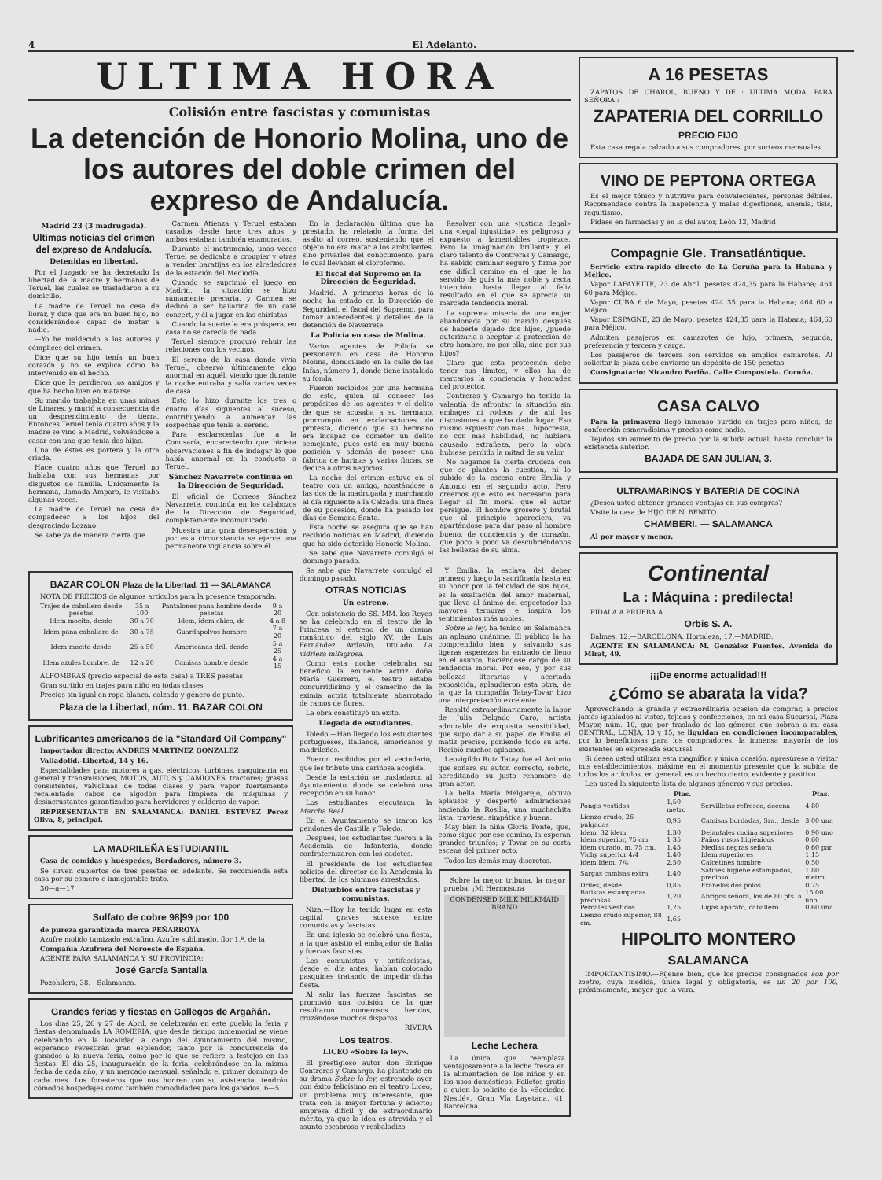4 El Adelanto.
ULTIMA HORA
Colisión entre fascistas y comunistas
La detención de Honorio Molina, uno de los autores del doble crimen del expreso de Andalucía.
Madrid 23 (3 madrugada).
Ultimas noticias del crimen del expreso de Andalucía.
Detenidas en libertad.
Por el Juzgado se ha decretado la libertad de la madre y hermanas de Teruel, las cuales se trasladaron a su domicilio.
La madre de Teruel no cesa de llorar, y dice que era un buen hijo, no considerándole capaz de matar a nadie.
—Yo he maldecido a los autores y cómplices del crimen.
Dice que su hijo tenía un buen corazón y no se explica cómo ha intervenido en el hecho.
Dice que le perdieron los amigos y que ha hecho bien en matarse.
Su marido trabajaba en unas minas de Linares, y murió a consecuencia de un desprendimiento de tierra. Entonces Teruel tenía cuatro años y la madre se vino a Madrid, volviéndose a casar con uno que tenía dos hijas.
Una de éstas es portera y la otra criada.
Hace cuatro años que Teruel no hablaba con sus hermanas por disgustos de familia. Unicamente la hermana, llamada Amparo, le visitaba algunas veces.
La madre de Teruel no cesa de compadecer a los hijos del desgraciado Lozano.
Se sabe ya de manera cierta que
Carmen Atienza y Teruel estaban casados desde hace tres años, y ambos estaban también enamorados.
Durante el matrimonio, unas veces Teruel se dedicaba a croupier y otras a vender baratijas en los alrededores de la estación del Mediodía.
Cuando se suprimió el juego en Madrid, la situación se hizo sumamente precaria, y Carmen se dedicó a ser bailarina de un café concert, y él a jugar en las chirlatas.
Cuando la suerte le era próspera, en casa no se carecía de nada.
Teruel siempre procuró rehuir las relaciones con los vecinos.
El sereno de la casa donde vivía Teruel, observó últimamente algo anormal en aquél, viendo que durante la noche entraba y salía varias veces de casa.
Esto lo hizo durante los tres o cuatro días siguientes al suceso, contribuyendo a aumentar las sospechas que tenía el sereno.
Para esclarecerlas fué a la Comisaría, encareciendo que hiciera observaciones a fin de indagar lo que había anormal en la conducta a Teruel.
Sánchez Navarrete continúa en la Dirección de Seguridad.
El oficial de Correos Sánchez Navarrete, continúa en los calabozos de la Dirección de Seguridad, completamente incomunicado.
Muestra una gran desesperación, y por esta circunstancia se ejerce una permanente vigilancia sobre él.
En la declaración última que ha prestado, ha relatado la forma del asalto al correo, sosteniendo que el objeto no era matar a los ambulantes, sino privarles del conocimiento, para lo cual llevaban el cloroformo.
El fiscal del Supremo en la Dirección de Seguridad.
Madrid.—A primeras horas de la noche ha estado en la Dirección de Seguridad, el fiscal del Supremo, para tomar antecedentes y detalles de la detención de Navarrete.
La Policía en casa de Molina.
Varios agentes de Policía se personaron en casa de Honorio Molina, domiciliado en la calle de las Infas, número 1, donde tiene instalada su fonda.
Fueron recibidos por una hermana de éste, quien al conocer los propósitos de los agentes y el delito de que se acusaba a su hermano, prorrumpió en exclamaciones de protesta, diciendo que su hermano era incapaz de cometer un delito semejante, pues está en muy buena posición y además de poseer una fábrica de harinas y varias fincas, se dedica a otros negocios.
La noche del crimen estuvo en el teatro con un amigo, acostándose a las dos de la madrugada y marchando al día siguiente a la Calzada, una finca de su posesión, donde ha pasado los días de Semana Santa.
Esta noche se asegura que se han recibido noticias en Madrid, diciendo que ha sido detenido Honorio Molina.
Se sabe que Navarrete comulgó el domingo pasado.
Resolver con una «justicia ilegal» una «legal injusticia», es peligroso y expuesto a lamentables tropiezos. Pero la imaginación brillante y el claro talento de Contreras y Camargo, ha sabido caminar seguro y firme por ese difícil camino en el que le ha servido de guía la más noble y recta intención, hasta llegar al feliz resultado en el que se aprecia su marcada tendencia moral.
La suprema miseria de una mujer abandonada por su marido después de haberle dejado dos hijos, ¿puede autorizarla a aceptar la protección de otro hombre, no por ella, sino por sus hijos?
Claro que esta protección debe tener sus límites, y ellos ha de marcarlos la conciencia y honradez del protector.
Contreras y Camargo ha tenido la valentía de afrontar la situación sin embages ni rodeos y de ahí las discusiones a que ha dado lugar. Eso mismo expuesto con más... hipocresía, no con más habilidad, no hubiera causado extrañeza, pero la obra hubiese perdido la mitad de su valor.
No negamos la cierta crudeza con que se plantea la cuestión, ni lo subido de la escena entre Emilia y Antonio en el segundo acto. Pero creemos que esto es necesario para llegar al fin moral que el autor persigue. El hombre grosero y brutal que al principio apareciera, va apartándose para dar paso al hombre bueno, de conciencia y de corazón, que poco a poco va descubriéndonos las bellezas de su alma.
BAZAR COLON Plaza de la Libertad, 11 — SALAMANCA
NOTA DE PRECIOS de algunos artículos para la presente temporada:
| Trajes de caballero desde pesetas | 35 a 100 | Pantalones pana hombre desde pesetas | 9 a 20 |
| Idem mocito, desde | 30 a 70 | Idem, idem chico, de | 4 a 8 |
| Idem pana caballero de | 30 a 75 | Guardapolvos hombre | 7 a 20 |
| Idem mocito desde | 25 a 50 | Americanas dril, desde | 5 a 25 |
| Idem azules hombre, de | 12 a 20 | Camisas hombre desde | 4 a 15 |
ALFOMBRAS (precio especial de esta casa) a TRES pesetas.
Gran surtido en trajes para niño en todas clases.
Precios sin igual en ropa blanca, calzado y género de punto.
Plaza de la Libertad, núm. 11. BAZAR COLON
Lubrificantes americanos de la "Standard Oil Company"
Importador directo: ANDRES MARTINEZ GONZALEZ
Valladolid.-Libertad, 14 y 16.
Especialidades para motores a gas, eléctricos, turbinas, maquinaria en general y transmisiones, MOTOS, AUTOS y CAMIONES, tractores; grasas consistentes, valvolinas de todas clases y para vapor fuertemente recalentado, cabos de algodón para limpieza de máquinas y desincrustantes garantizados para hervidores y calderas de vapor.
REPRESENTANTE EN SALAMANCA: DANIEL ESTEVEZ Pérez Oliva, 8, principal.
LA MADRILEÑA ESTUDIANTIL
Casa de comidas y huéspedes, Bordadores, número 3.
Se sirven cubiertos de tres pesetas en adelante. Se recomienda esta casa por su esmero e inmejorable trato.
30—a—17
Sulfato de cobre 98|99 por 100
de pureza garantizada marca PEÑARROYA
Azufre molido tamizado extrafino. Azufre sublimado, flor 1.ª, de la
Compañía Azufrera del Noroeste de España.
AGENTE PARA SALAMANCA Y SU PROVINCIA:
José García Santalla
Pozohilera, 38.—Salamanca.
Grandes ferias y fiestas en Gallegos de Argañán.
Los días 25, 26 y 27 de Abril, se celebrarán en este pueblo la feria y fiestas denominada LA ROMERIA, que desde tiempo inmemorial se viene celebrando en la localidad a cargo del Ayuntamiento del mismo, esperando revestirán gran esplendor, tanto por la concurrencia de ganados a la nueva feria, como por lo que se refiere a festejos en las fiestas. El día 25, inauguración de la feria, celebrándose en la misma fecha de cada año, y un mercado mensual, señalado el primer domingo de cada mes. Los forasteros que nos honren con su asistencia, tendrán cómodos hospedajes como también comodidades para los ganados. 6—5
Se sabe que Navarrete comulgó el domingo pasado.
OTRAS NOTICIAS
Un estreno.
Con asistencia de SS. MM. los Reyes se ha celebrado en el teatro de la Princesa el estreno de un drama romántico del siglo XV, de Luis Fernández Ardavín, titulado La vidriera milagrosa.
Como esta noche celebraba su beneficio la eminente actriz doña María Guerrero, el teatro estaba concurridísimo y el camerino de la eximia actriz totalmente abarrotado de ramos de flores.
La obra constituyó un éxito.
Llegada de estudiantes.
Toledo.—Han llegado los estudiantes portugueses, italianos, americanos y madrileños.
Fueron recibidos por el vecindario, que les tributó una cariñosa acogida.
Desde la estación se trasladaron al Ayuntamiento, donde se celebró una recepción en su honor.
Los estudiantes ejecutaron la Marcha Real.
En el Ayuntamiento se izaron los pendones de Castilla y Toledo.
Después, los estudiantes fueron a la Academia de Infantería, donde confraternizaron con los cadetes.
El presidente de los estudiantes solicitó del director de la Academia la libertad de los alumnos arrestados.
Disturbios entre fascistas y comunistas.
Niza.—Hoy ha tenido lugar en esta capital graves sucesos entre comunistas y fascistas.
En una iglesia se celebró una fiesta, a la que asistió el embajador de Italia y fuerzas fascistas.
Los comunistas y antifascistas, desde el día antes, habían colocado pasquines tratando de impedir dicha fiesta.
Al salir las fuerzas fascistas, se promovió una colisión, de la que resultaron numerosos heridos, cruzándose muchos disparos.
RIVERA
Los teatros.
LICEO «Sobre la ley».
El prestigioso autor don Enrique Contreras y Camargo, ha planteado en su drama Sobre la ley, estrenado ayer con éxito felicísimo en el teatro Liceo, un problema muy interesante, que trata con la mayor fortuna y acierto; empresa difícil y de extraordinario mérito, ya que la idea es atrevida y el asunto escabroso y resbaladizo
Y Emilia, la esclava del deber primero y luego la sacrificada hasta en su honor por la felicidad de sus hijos, es la exaltación del amor maternal, que lleva al ánimo del espectador las mayores ternuras e inspira los sentimientos más nobles.
Sobre la ley, ha tenido en Salamanca un aplauso unánime. El público la ha comprendido bien, y salvando sus ligeras asperezas ha entrado de lleno en el asunto, haciéndose cargo de su tendencia moral. Por eso, y por sus bellezas literarias y acertada exposición, aplaudieron esta obra, de la que la compañía Tatay-Tovar hizo una interpretación excelente.
Resaltó extraordinariamente la labor de Julia Delgado Caro, artista admirable de exquisita sensibilidad, que supo dar a su papel de Emilia el matiz preciso, poniendo todo su arte. Recibió muchos aplausos.
Leovigildo Ruiz Tatay fué el Antonio que soñara su autor, correcto, sobrio, acreditando su justo renombre de gran actor.
La bella María Melgarejo, obtuvo aplausos y despertó admiraciones haciendo la Rosilla, una muchachita lista, traviesa, simpática y buena.
May bien la niña Gloria Ponte, que, como sigue por ese camino, la esperan grandes triunfos; y Tovar en su corta escena del primer acto.
Todos los demás muy discretos.
Sobre la mejor tribuna, la mejor prueba: ¡Mi Hermosura
CONDENSED MILK MILKMAID BRAND
Leche Lechera
La única que reemplaza ventajosamente a la leche fresca en la alimentación de los niños y en los usos domésticos. Folletos gratis a quien lo solicite de la «Sociedad Nestlé», Gran Vía Layetana, 41, Barcelona.
A 16 PESETAS
ZAPATOS DE CHAROL, BUENO Y DE : ULTIMA MODA, PARA SEÑORA :
ZAPATERIA DEL CORRILLO
PRECIO FIJO
Esta casa regala calzado a sus compradores, por sorteos mensuales.
VINO DE PEPTONA ORTEGA
Es el mejor tónico y nutritivo para convalecientes, personas débiles. Recomendado contra la inapetencia y malas digestiones, anemia, tisis, raquitismo.
Pídase en farmacias y en la del autor, León 13, Madrid
Compagnie Gle. Transatlántique.
Servicio extra-rápido directo de La Coruña para la Habana y Méjico.
Vapor LAFAYETTE, 23 de Abril, pesetas 424,35 para la Habana; 464 60 para Méjico.
Vapor CUBA 6 de Mayo, pesetas 424 35 para la Habana; 464 60 a Méjico.
Vapor ESPAGNE, 23 de Mayo, pesetas 424,35 para la Habana; 464,60 para Méjico.
Admiten pasajeros en camarotes de lujo, primera, segunda, preferencia y tercera y carga.
Los pasajeros de tercera son servidos en amplios camarotes. Al solicitar la plaza debe enviarse un depósito de 150 pesetas.
Consignatario: Nicandro Fariña. Calle Compostela. Coruña.
CASA CALVO
Para la primavera llegó inmenso surtido en trajes para niños, de confección esmeradísima y precios como nadie.
Tejidos sin aumento de precio por la subida actual, hasta concluir la existencia anterior.
BAJADA DE SAN JULIAN, 3.
ULTRAMARINOS Y BATERIA DE COCINA
¿Desea usted obtener grandes ventajas en sus compras?
Visite la casa de HIJO DE N. BENITO.
CHAMBERI. — SALAMANCA
Al por mayor y menor.
Continental
La : Máquina : predilecta!
PIDALA A PRUEBA A
Orbis S. A.
Balmes, 12.—BARCELONA. Hortaleza, 17.—MADRID.
AGENTE EN SALAMANCA: M. González Fuentes. Avenida de Mirat, 49.
¡¡¡De enorme actualidad!!!
¿Cómo se abarata la vida?
Aprovechando la grande y extraordinaria ocasión de comprar, a precios jamás igualados ni vistos, tejidos y confecciones, en mi casa Sucursal, Plaza Mayor, núm. 10, que por traslado de los géneros que sobran a mi casa CENTRAL, LONJA, 13 y 15, se liquidan en condiciones incomparables, por lo beneficiosas para los compradores, la inmensa mayoría de los existentes en expresada Sucursal.
Si desea usted utilizar esta magnífica y única ocasión, apresúrese a visitar mis establecimientos, máxime en el momento presente que la subida de todos los artículos, en general, es un hecho cierto, evidente y positivo.
Lea usted la siguiente lista de algunos géneros y sus precios.
| | Ptas. | | Ptas. |
| --- | --- | --- | --- |
| Pongis vestidos | 1,50 metro | Servilletas refresco, docena | 4 80 |
| Lienzo crudo, 26 pulgadas | 0,95 | Camisas bordadas, Sra., desde | 3 00 una |
| Idem, 32 idem | 1,30 | Delantales cocina superiores | 0,90 uno |
| Idem superior, 75 cm. | 1 35 | Paños rusos higiénicos | 0,60 |
| Idem curado, m. 75 cm. | 1,45 | Medias negras señora | 0,60 par |
| Vichy superior 4/4 | 1,40 | Idem superiores | 1,15 |
| Idem Idem, 7/4 | 2,50 | Calcetines hombre | 0,50 |
| Sargas camisas extra | 1,40 | Satines higiene estampados, precioso | 1,80 metro |
| Driles, desde | 0,85 | Franelas dos polos | 0,75 |
| Batistas estampadas preciosas | 1,20 | Abrigos señora, los de 80 pts. a | 15,00 uno |
| Percales vestidos | 1,25 | Ligas aparato, caballero | 0,60 una |
| Lienzo crudo superior, 88 cm. | 1,65 | | |
HIPOLITO MONTERO
SALAMANCA
IMPORTANTISIMO.—Fíjense bien, que los precios consignados son por metro, cuya medida, única legal y obligatoria, es un 20 por 100, próximamente, mayor que la vara.